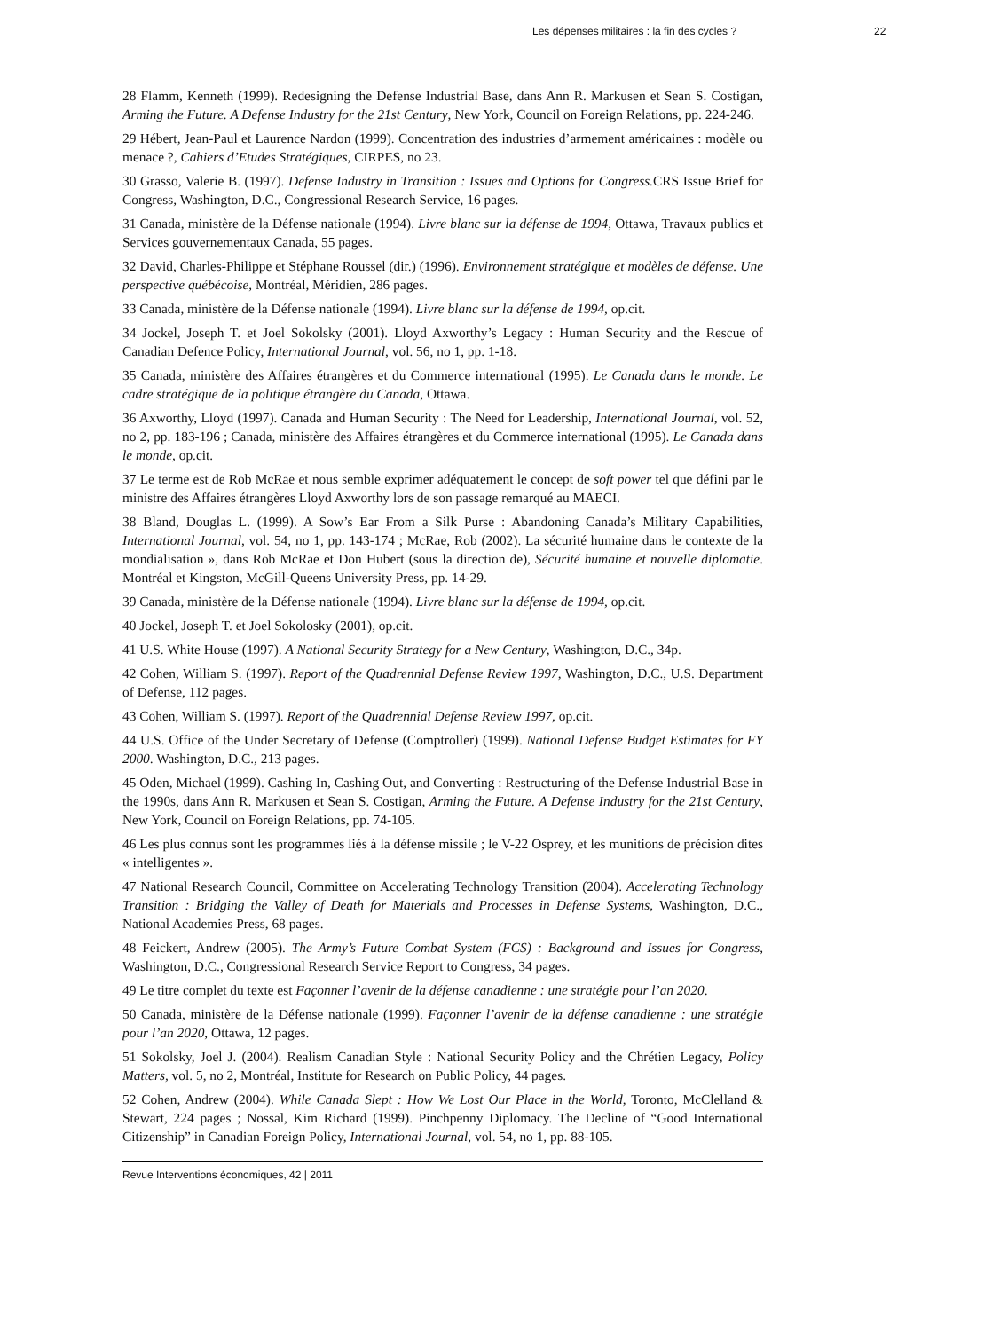Les dépenses militaires : la fin des cycles ? 22
28 Flamm, Kenneth (1999). Redesigning the Defense Industrial Base, dans Ann R. Markusen et Sean S. Costigan, Arming the Future. A Defense Industry for the 21st Century, New York, Council on Foreign Relations, pp. 224-246.
29 Hébert, Jean-Paul et Laurence Nardon (1999). Concentration des industries d’armement américaines : modèle ou menace ?, Cahiers d’Etudes Stratégiques, CIRPES, no 23.
30 Grasso, Valerie B. (1997). Defense Industry in Transition : Issues and Options for Congress. CRS Issue Brief for Congress, Washington, D.C., Congressional Research Service, 16 pages.
31 Canada, ministère de la Défense nationale (1994). Livre blanc sur la défense de 1994, Ottawa, Travaux publics et Services gouvernementaux Canada, 55 pages.
32 David, Charles-Philippe et Stéphane Roussel (dir.) (1996). Environnement stratégique et modèles de défense. Une perspective québécoise, Montréal, Méridien, 286 pages.
33 Canada, ministère de la Défense nationale (1994). Livre blanc sur la défense de 1994, op.cit.
34 Jockel, Joseph T. et Joel Sokolsky (2001). Lloyd Axworthy’s Legacy : Human Security and the Rescue of Canadian Defence Policy, International Journal, vol. 56, no 1, pp. 1-18.
35 Canada, ministère des Affaires étrangères et du Commerce international (1995). Le Canada dans le monde. Le cadre stratégique de la politique étrangère du Canada, Ottawa.
36 Axworthy, Lloyd (1997). Canada and Human Security : The Need for Leadership, International Journal, vol. 52, no 2, pp. 183-196 ; Canada, ministère des Affaires étrangères et du Commerce international (1995). Le Canada dans le monde, op.cit.
37 Le terme est de Rob McRae et nous semble exprimer adéquatement le concept de soft power tel que défini par le ministre des Affaires étrangères Lloyd Axworthy lors de son passage remarqué au MAECI.
38 Bland, Douglas L. (1999). A Sow’s Ear From a Silk Purse : Abandoning Canada’s Military Capabilities, International Journal, vol. 54, no 1, pp. 143-174 ; McRae, Rob (2002). La sécurité humaine dans le contexte de la mondialisation », dans Rob McRae et Don Hubert (sous la direction de), Sécurité humaine et nouvelle diplomatie. Montréal et Kingston, McGill-Queens University Press, pp. 14-29.
39 Canada, ministère de la Défense nationale (1994). Livre blanc sur la défense de 1994, op.cit.
40 Jockel, Joseph T. et Joel Sokolosky (2001), op.cit.
41 U.S. White House (1997). A National Security Strategy for a New Century, Washington, D.C., 34p.
42 Cohen, William S. (1997). Report of the Quadrennial Defense Review 1997, Washington, D.C., U.S. Department of Defense, 112 pages.
43 Cohen, William S. (1997). Report of the Quadrennial Defense Review 1997, op.cit.
44 U.S. Office of the Under Secretary of Defense (Comptroller) (1999). National Defense Budget Estimates for FY 2000. Washington, D.C., 213 pages.
45 Oden, Michael (1999). Cashing In, Cashing Out, and Converting : Restructuring of the Defense Industrial Base in the 1990s, dans Ann R. Markusen et Sean S. Costigan, Arming the Future. A Defense Industry for the 21st Century, New York, Council on Foreign Relations, pp. 74-105.
46 Les plus connus sont les programmes liés à la défense missile ; le V-22 Osprey, et les munitions de précision dites « intelligentes ».
47 National Research Council, Committee on Accelerating Technology Transition (2004). Accelerating Technology Transition : Bridging the Valley of Death for Materials and Processes in Defense Systems, Washington, D.C., National Academies Press, 68 pages.
48 Feickert, Andrew (2005). The Army’s Future Combat System (FCS) : Background and Issues for Congress, Washington, D.C., Congressional Research Service Report to Congress, 34 pages.
49 Le titre complet du texte est Façonner l’avenir de la défense canadienne : une stratégie pour l’an 2020.
50 Canada, ministère de la Défense nationale (1999). Façonner l’avenir de la défense canadienne : une stratégie pour l’an 2020, Ottawa, 12 pages.
51 Sokolsky, Joel J. (2004). Realism Canadian Style : National Security Policy and the Chrétien Legacy, Policy Matters, vol. 5, no 2, Montréal, Institute for Research on Public Policy, 44 pages.
52 Cohen, Andrew (2004). While Canada Slept : How We Lost Our Place in the World, Toronto, McClelland & Stewart, 224 pages ; Nossal, Kim Richard (1999). Pinchpenny Diplomacy. The Decline of “Good International Citizenship” in Canadian Foreign Policy, International Journal, vol. 54, no 1, pp. 88-105.
Revue Interventions économiques, 42 | 2011